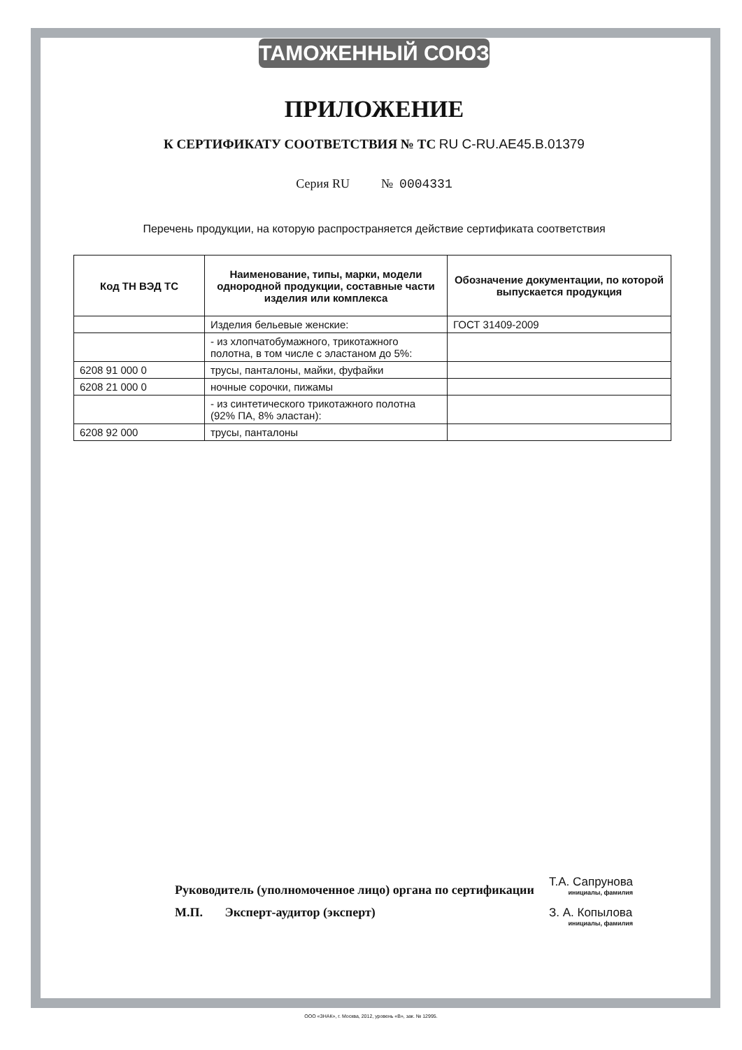ТАМОЖЕННЫЙ СОЮЗ
ПРИЛОЖЕНИЕ
К СЕРТИФИКАТУ СООТВЕТСТВИЯ № ТС RU C-RU.AE45.B.01379
Серия RU № 0004331
Перечень продукции, на которую распространяется действие сертификата соответствия
| Код ТН ВЭД ТС | Наименование, типы, марки, модели однородной продукции, составные части изделия или комплекса | Обозначение документации, по которой выпускается продукция |
| --- | --- | --- |
| | Изделия бельевые женские: | ГОСТ 31409-2009 |
| | - из хлопчатобумажного, трикотажного полотна, в том числе с эластаном до 5%: | |
| 6208 91 000 0 | трусы, панталоны, майки, фуфайки | |
| 6208 21 000 0 | ночные сорочки, пижамы | |
| | - из синтетического трикотажного полотна (92% ПА, 8% эластан): | |
| 6208 92 000 | трусы, панталоны | |
Руководитель (уполномоченное лицо) органа по сертификации
М.П. Эксперт-аудитор (эксперт)
Т.А. Сапрунова
инициалы, фамилия
З. А. Копылова
инициалы, фамилия
ООО «ЗНАК», г. Москва, 2012, уровень «В», зак. № 12995.